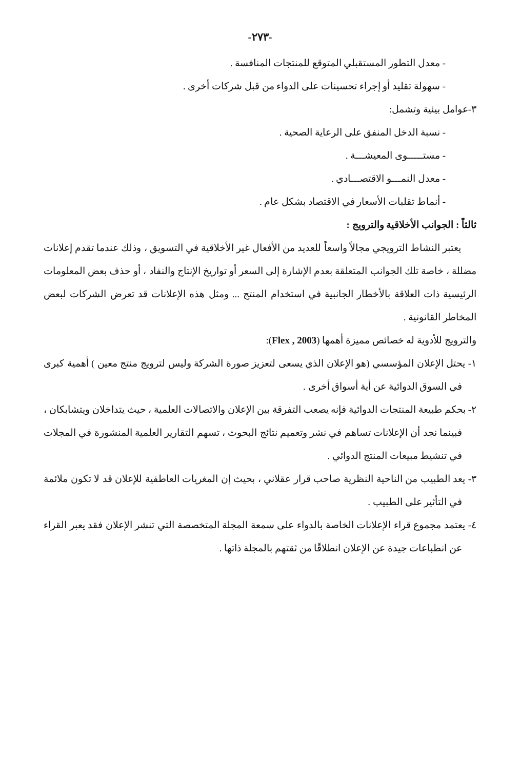-٢٧٣-
- معدل التطور المستقبلي المتوقع للمنتجات المنافسة .
- سهولة تقليد أو إجراء تحسينات على الدواء من قبل شركات أخرى .
٣-عوامل بيئية وتشمل:
- نسبة الدخل المنفق على الرعاية الصحية .
- مستـــــوى المعيشـــة .
- معدل النمـــو الاقتصـــادي .
- أنماط تقلبات الأسعار في الاقتصاد بشكل عام .
ثالثاً : الجوانب الأخلاقية والترويج :
يعتبر النشاط الترويجي مجالاً واسعاً للعديد من الأفعال غير الأخلاقية في التسويق ، وذلك عندما تقدم إعلانات مضللة ، خاصة تلك الجوانب المتعلقة بعدم الإشارة إلى السعر أو تواريخ الإنتاج والنفاد ، أو حذف بعض المعلومات الرئيسية ذات العلاقة بالأخطار الجانبية في استخدام المنتج ... ومثل هذه الإعلانات قد تعرض الشركات لبعض المخاطر القانونية .
والترويج للأدوية له خصائص مميزة أهمها (Flex , 2003):
١- يحتل الإعلان المؤسسي (هو الإعلان الذي يسعى لتعزيز صورة الشركة وليس لترويج منتج معين ) أهمية كبرى في السوق الدوائية عن أية أسواق أخرى .
٢- بحكم طبيعة المنتجات الدوائية فإنه يصعب التفرقة بين الإعلان والاتصالات العلمية ، حيث يتداخلان ويتشابكان ، فبينما نجد أن الإعلانات تساهم في نشر وتعميم نتائج البحوث ، تسهم التقارير العلمية المنشورة في المجلات في تنشيط مبيعات المنتج الدوائي .
٣- يعد الطبيب من الناحية النظرية صاحب قرار عقلاني ، بحيث إن المغريات العاطفية للإعلان قد لا تكون ملائمة في التأثير على الطبيب .
٤- يعتمد مجموع قراء الإعلانات الخاصة بالدواء على سمعة المجلة المتخصصة التي تنشر الإعلان فقد يعبر القراء عن انطباعات جيدة عن الإعلان انطلاقًا من ثقتهم بالمجلة ذاتها .